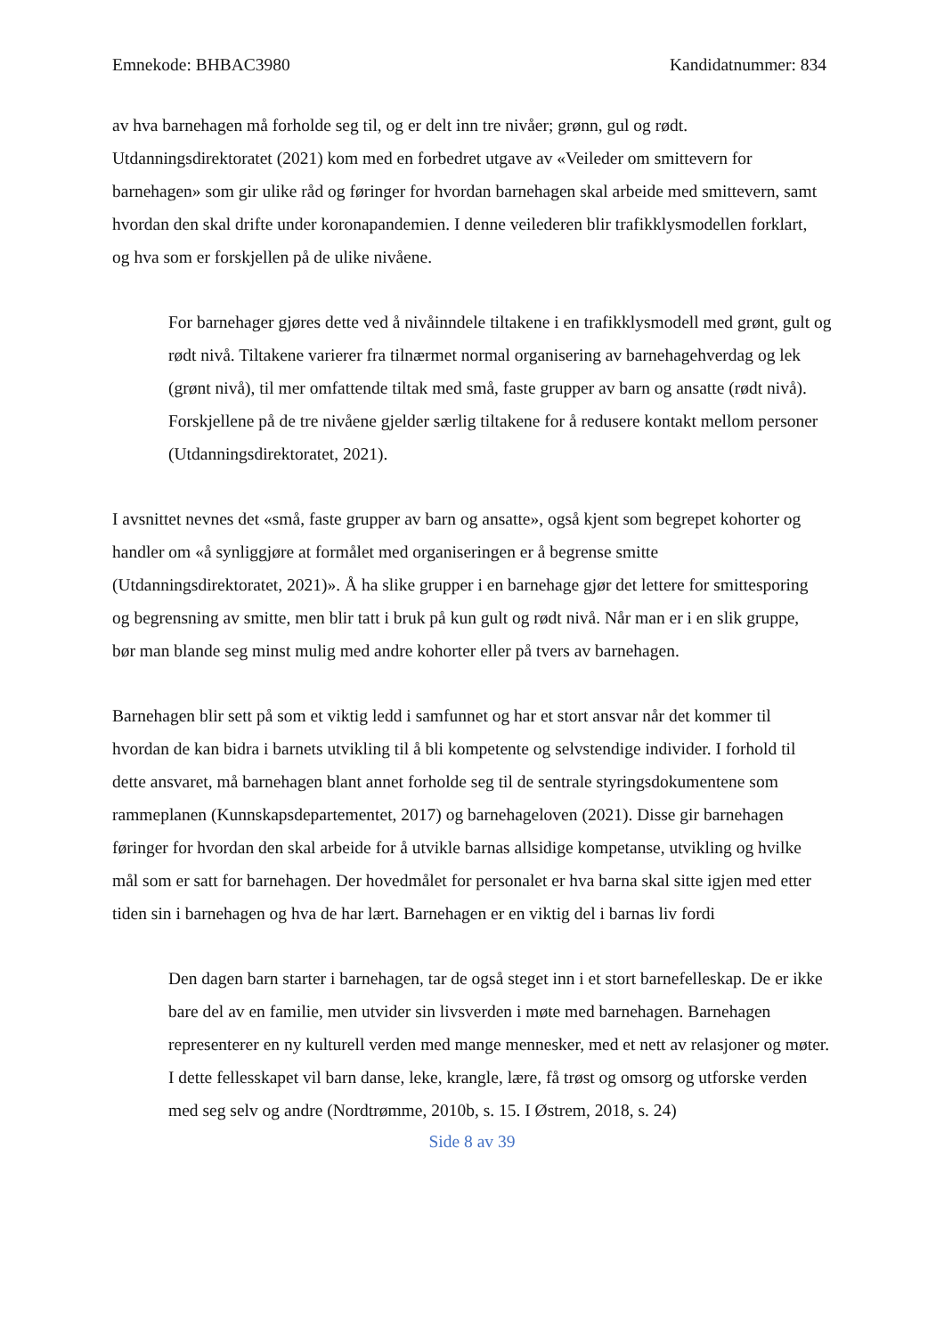Emnekode: BHBAC3980 Kandidatnummer: 834
av hva barnehagen må forholde seg til, og er delt inn tre nivåer; grønn, gul og rødt. Utdanningsdirektoratet (2021) kom med en forbedret utgave av «Veileder om smittevern for barnehagen» som gir ulike råd og føringer for hvordan barnehagen skal arbeide med smittevern, samt hvordan den skal drifte under koronapandemien. I denne veilederen blir trafikklysmodellen forklart, og hva som er forskjellen på de ulike nivåene.
For barnehager gjøres dette ved å nivåinndele tiltakene i en trafikklysmodell med grønt, gult og rødt nivå. Tiltakene varierer fra tilnærmet normal organisering av barnehagehverdag og lek (grønt nivå), til mer omfattende tiltak med små, faste grupper av barn og ansatte (rødt nivå). Forskjellene på de tre nivåene gjelder særlig tiltakene for å redusere kontakt mellom personer (Utdanningsdirektoratet, 2021).
I avsnittet nevnes det «små, faste grupper av barn og ansatte», også kjent som begrepet kohorter og handler om «å synliggjøre at formålet med organiseringen er å begrense smitte (Utdanningsdirektoratet, 2021)». Å ha slike grupper i en barnehage gjør det lettere for smittesporing og begrensning av smitte, men blir tatt i bruk på kun gult og rødt nivå. Når man er i en slik gruppe, bør man blande seg minst mulig med andre kohorter eller på tvers av barnehagen.
Barnehagen blir sett på som et viktig ledd i samfunnet og har et stort ansvar når det kommer til hvordan de kan bidra i barnets utvikling til å bli kompetente og selvstendige individer. I forhold til dette ansvaret, må barnehagen blant annet forholde seg til de sentrale styringsdokumentene som rammeplanen (Kunnskapsdepartementet, 2017) og barnehageloven (2021). Disse gir barnehagen føringer for hvordan den skal arbeide for å utvikle barnas allsidige kompetanse, utvikling og hvilke mål som er satt for barnehagen. Der hovedmålet for personalet er hva barna skal sitte igjen med etter tiden sin i barnehagen og hva de har lært. Barnehagen er en viktig del i barnas liv fordi
Den dagen barn starter i barnehagen, tar de også steget inn i et stort barnefelleskap. De er ikke bare del av en familie, men utvider sin livsverden i møte med barnehagen. Barnehagen representerer en ny kulturell verden med mange mennesker, med et nett av relasjoner og møter. I dette fellesskapet vil barn danse, leke, krangle, lære, få trøst og omsorg og utforske verden med seg selv og andre (Nordtrømme, 2010b, s. 15. I Østrem, 2018, s. 24)
Side 8 av 39